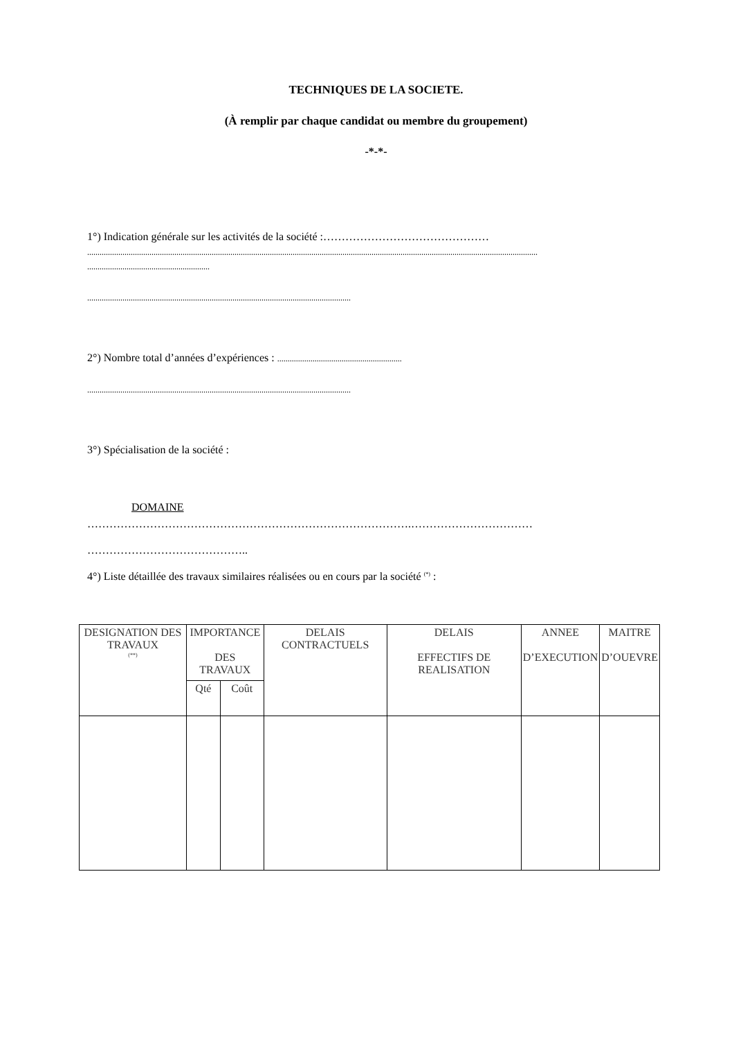TECHNIQUES DE LA SOCIETE.
(À remplir par chaque candidat ou membre du groupement)
-*-*-
1°) Indication générale sur les activités de la société :………………………………………
.........................................................................................................................................................................................................................
...........................................................
...............................................................................................................................
2°) Nombre total d’années d’expériences : ............................................................
...............................................................................................................................
3°) Spécialisation de la société :
DOMAINE
…………………………………………………………………………….……………………………
……………………………………..
4°) Liste détaillée des travaux similaires réalisées ou en cours par la société <sup>(*)</sup> :
| DESIGNATION DES TRAVAUX <sup>(**)</sup> | IMPORTANCE DES TRAVAUX | | DELAIS CONTRACTUELS | DELAIS EFFECTIFS DE REALISATION | ANNEE D’EXECUTION | MAITRE D’OUEVRE |
| --- | --- | --- | --- | --- | --- | --- |
| | Qté | Coût | | | | |